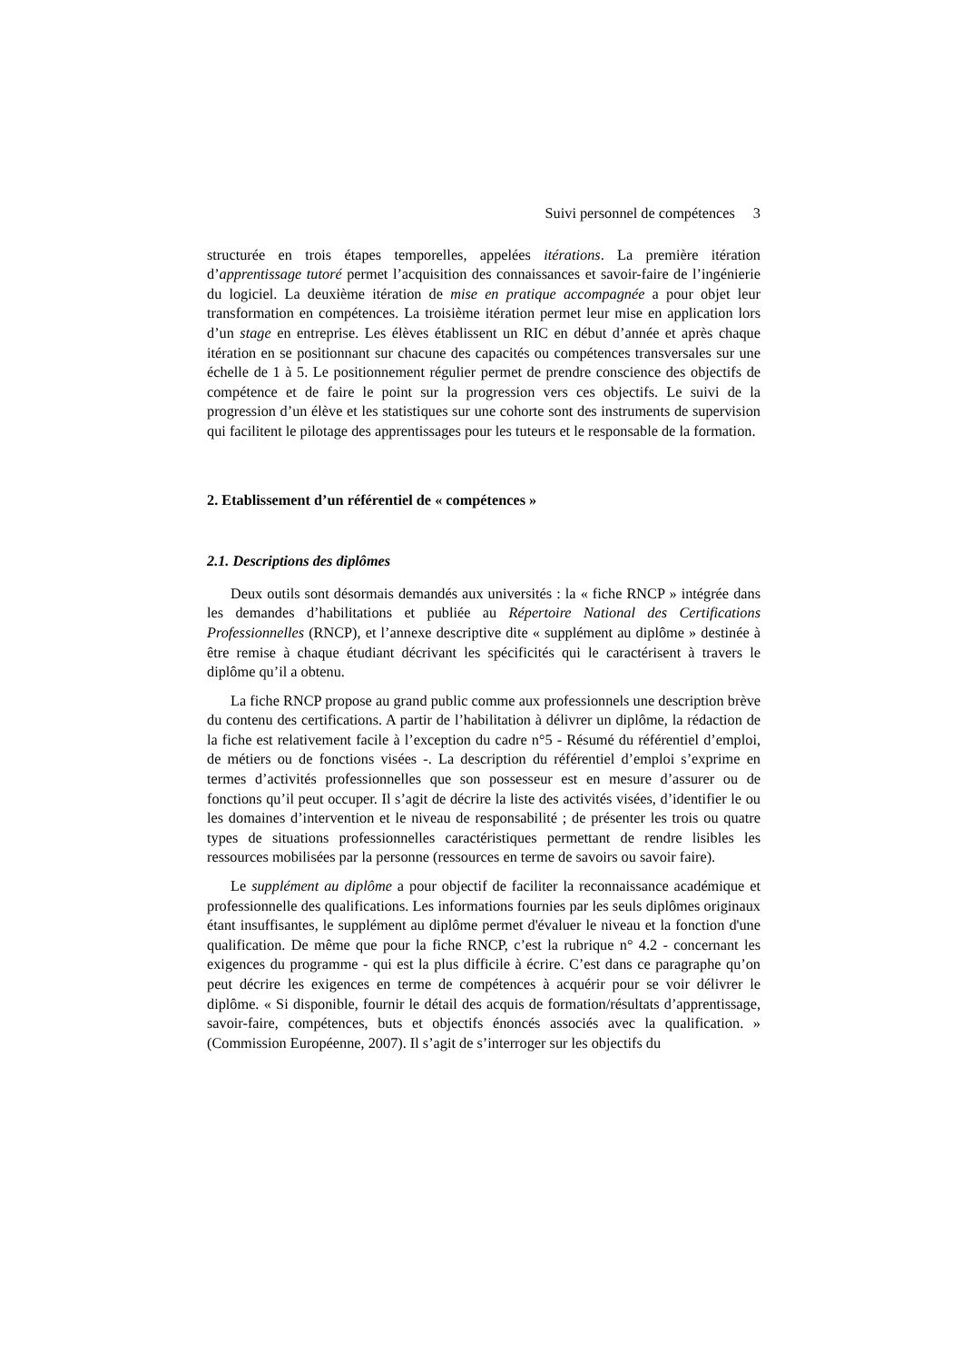Suivi personnel de compétences 3
structurée en trois étapes temporelles, appelées itérations. La première itération d’apprentissage tutoré permet l’acquisition des connaissances et savoir-faire de l’ingénierie du logiciel. La deuxième itération de mise en pratique accompagnée a pour objet leur transformation en compétences. La troisième itération permet leur mise en application lors d’un stage en entreprise. Les élèves établissent un RIC en début d’année et après chaque itération en se positionnant sur chacune des capacités ou compétences transversales sur une échelle de 1 à 5. Le positionnement régulier permet de prendre conscience des objectifs de compétence et de faire le point sur la progression vers ces objectifs. Le suivi de la progression d’un élève et les statistiques sur une cohorte sont des instruments de supervision qui facilitent le pilotage des apprentissages pour les tuteurs et le responsable de la formation.
2. Etablissement d’un référentiel de « compétences »
2.1. Descriptions des diplômes
Deux outils sont désormais demandés aux universités : la « fiche RNCP » intégrée dans les demandes d’habilitations et publiée au Répertoire National des Certifications Professionnelles (RNCP), et l’annexe descriptive dite « supplément au diplôme » destinée à être remise à chaque étudiant décrivant les spécificités qui le caractérisent à travers le diplôme qu’il a obtenu.
La fiche RNCP propose au grand public comme aux professionnels une description brève du contenu des certifications. A partir de l’habilitation à délivrer un diplôme, la rédaction de la fiche est relativement facile à l’exception du cadre n°5 - Résumé du référentiel d’emploi, de métiers ou de fonctions visées -. La description du référentiel d’emploi s’exprime en termes d’activités professionnelles que son possesseur est en mesure d’assurer ou de fonctions qu’il peut occuper. Il s’agit de décrire la liste des activités visées, d’identifier le ou les domaines d’intervention et le niveau de responsabilité ; de présenter les trois ou quatre types de situations professionnelles caractéristiques permettant de rendre lisibles les ressources mobilisées par la personne (ressources en terme de savoirs ou savoir faire).
Le supplément au diplôme a pour objectif de faciliter la reconnaissance académique et professionnelle des qualifications. Les informations fournies par les seuls diplômes originaux étant insuffisantes, le supplément au diplôme permet d'évaluer le niveau et la fonction d'une qualification. De même que pour la fiche RNCP, c’est la rubrique n° 4.2 - concernant les exigences du programme - qui est la plus difficile à écrire. C’est dans ce paragraphe qu’on peut décrire les exigences en terme de compétences à acquérir pour se voir délivrer le diplôme. « Si disponible, fournir le détail des acquis de formation/résultats d’apprentissage, savoir-faire, compétences, buts et objectifs énoncés associés avec la qualification. » (Commission Européenne, 2007). Il s’agit de s’interroger sur les objectifs du